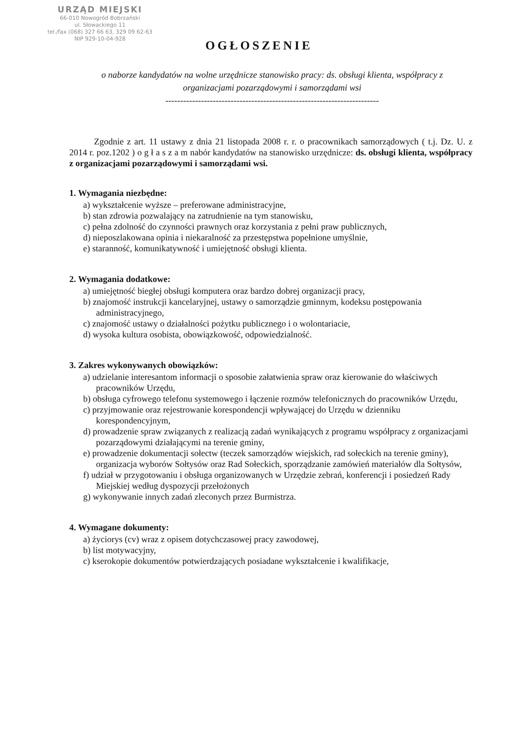URZĄD MIEJSKI
66-010 Nowogród Bobrzański
ul. Słowackiego 11
tel./fax (068) 327 66 63, 329 09 62-63
NIP 929-10-04-928
OGŁOSZENIE
o naborze kandydatów na wolne urzędnicze stanowisko pracy: ds. obsługi klienta, współpracy z organizacjami pozarządowymi i samorządami wsi
------------------------------------------------------------------------
Zgodnie z art. 11 ustawy z dnia 21 listopada 2008 r. r. o pracownikach samorządowych ( t.j. Dz. U. z 2014 r. poz.1202 ) o g ł a s z a m nabór kandydatów na stanowisko urzędnicze: ds. obsługi klienta, współpracy z organizacjami pozarządowymi i samorządami wsi.
1. Wymagania niezbędne:
a) wykształcenie wyższe – preferowane administracyjne,
b) stan zdrowia pozwalający na zatrudnienie na tym stanowisku,
c) pełna zdolność do czynności prawnych oraz korzystania z pełni praw publicznych,
d) nieposzlakowana opinia i niekaralność za przestępstwa popełnione umyślnie,
e) staranność, komunikatywność i umiejętność obsługi klienta.
2. Wymagania dodatkowe:
a) umiejętność biegłej obsługi komputera oraz bardzo dobrej organizacji pracy,
b) znajomość instrukcji kancelaryjnej, ustawy o samorządzie gminnym, kodeksu postępowania administracyjnego,
c) znajomość ustawy o działalności pożytku publicznego i o wolontariacie,
d) wysoka kultura osobista, obowiązkowość, odpowiedzialność.
3. Zakres wykonywanych obowiązków:
a) udzielanie interesantom informacji o sposobie załatwienia spraw oraz kierowanie do właściwych pracowników Urzędu,
b) obsługa cyfrowego telefonu systemowego i łączenie rozmów telefonicznych do pracowników Urzędu,
c) przyjmowanie oraz rejestrowanie korespondencji wpływającej do Urzędu w dzienniku korespondencyjnym,
d) prowadzenie spraw związanych z realizacją zadań wynikających z programu współpracy z organizacjami pozarządowymi działającymi na terenie gminy,
e) prowadzenie dokumentacji sołectw (teczek samorządów wiejskich, rad sołeckich na terenie gminy), organizacja wyborów Sołtysów oraz Rad Sołeckich, sporządzanie zamówień materiałów dla Sołtysów,
f) udział w przygotowaniu i obsługa organizowanych w Urzędzie zebrań, konferencji i posiedzeń Rady Miejskiej według dyspozycji przełożonych
g) wykonywanie innych zadań zleconych przez Burmistrza.
4. Wymagane dokumenty:
a) życiorys (cv) wraz z opisem dotychczasowej pracy zawodowej,
b) list motywacyjny,
c) kserokopie dokumentów potwierdzających posiadane wykształcenie i kwalifikacje,